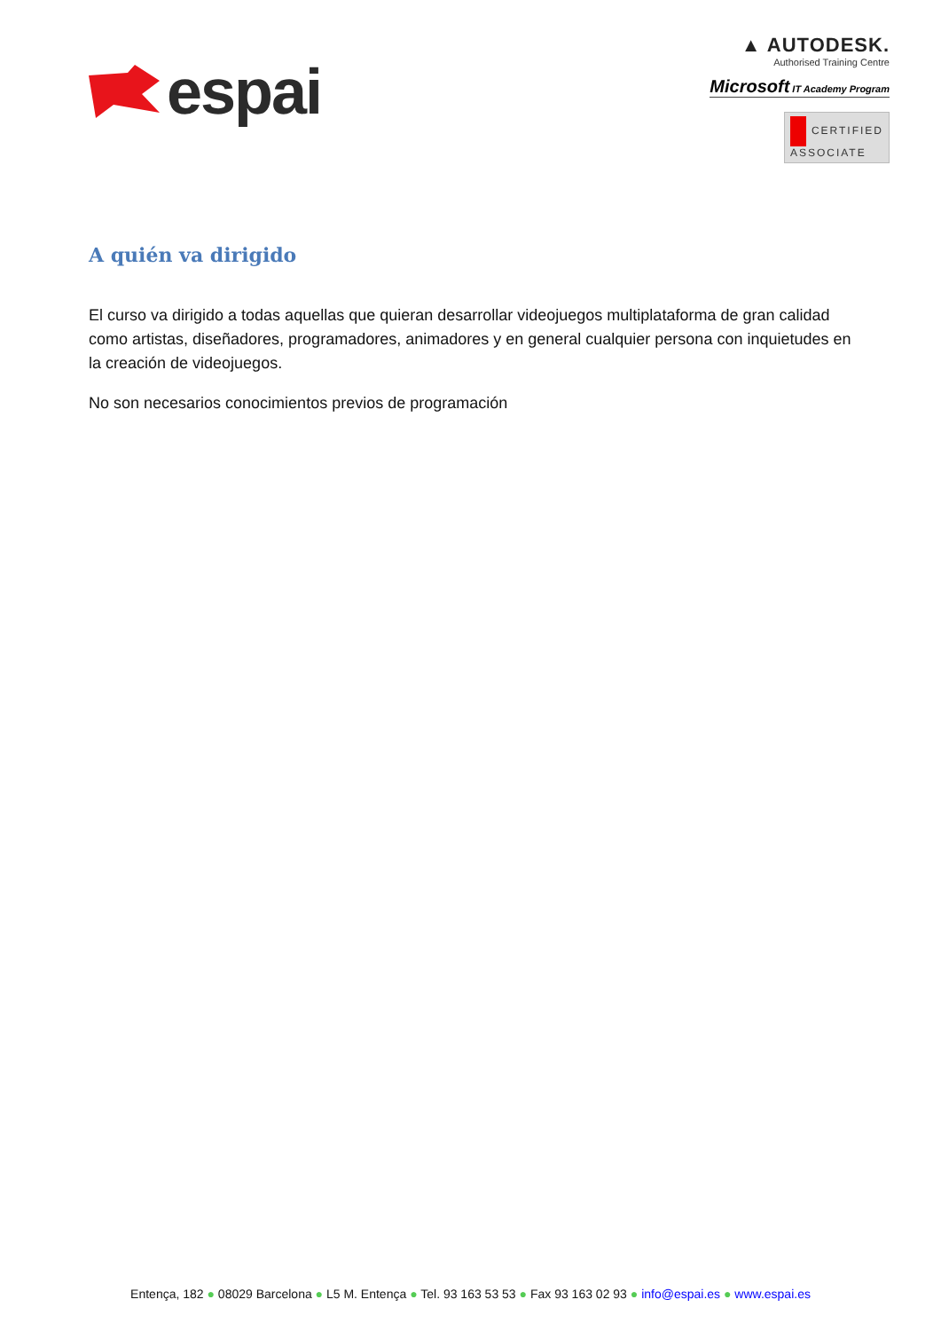espai
▲ AUTODESK.
Authorised Training Centre
Microsoft IT Academy Program
CERTIFIED
ASSOCIATE
A quién va dirigido
El curso va dirigido a todas aquellas que quieran desarrollar videojuegos multiplataforma de gran calidad como artistas, diseñadores, programadores, animadores y en general cualquier persona con inquietudes en la creación de videojuegos.
No son necesarios conocimientos previos de programación
Entença, 182 ● 08029 Barcelona ● L5 M. Entença ● Tel. 93 163 53 53 ● Fax 93 163 02 93 ● info@espai.es ● www.espai.es